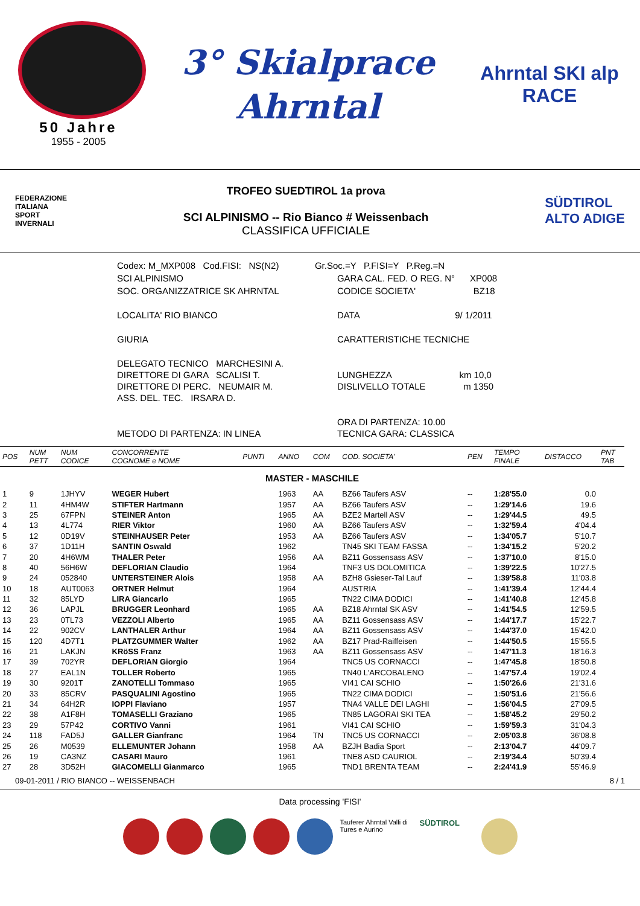50 Jahre
1955 - 2005
3° Skialprace
Ahrntal
Ahrntal SKI alp RACE
FEDERAZIONE
ITALIANA
SPORT
INVERNALI
TROFEO SUEDTIROL 1a prova
SCI ALPINISMO -- Rio Bianco # Weissenbach
CLASSIFICA UFFICIALE
SÜDTIROL
ALTO ADIGE
| Codex: M_MXP008 Cod.FISI: NS(N2) | Gr.Soc.=Y P.FISI=Y P.Reg.=N |
| SCI ALPINISMO | GARA CAL. FED. O REG. N° XP008 |
| SOC. ORGANIZZATRICE SK AHRNTAL | CODICE SOCIETA' BZ18 |
| LOCALITA' RIO BIANCO | DATA 9/ 1/2011 |
| GIURIA | CARATTERISTICHE TECNICHE |
| DELEGATO TECNICO MARCHESINI A. DIRETTORE DI GARA SCALISI T. DIRETTORE DI PERC. NEUMAIR M. ASS. DEL. TEC. IRSARA D. | LUNGHEZZA km 10,0 DISLIVELLO TOTALE m 1350 |
| METODO DI PARTENZA: IN LINEA | ORA DI PARTENZA: 10.00 TECNICA GARA: CLASSICA |
| POS | NUM PETT | NUM CODICE | CONCORRENTE COGNOME e NOME | PUNTI | ANNO | COM | COD. SOCIETA' | PEN | TEMPO FINALE | DISTACCO | PNT TAB |
| --- | --- | --- | --- | --- | --- | --- | --- | --- | --- | --- | --- |
| MASTER - MASCHILE | | | | | | | | | | | |
| 1 | 9 | 1JHYV | WEGER Hubert | | 1963 | AA | BZ66 Taufers ASV | -- | 1:28'55.0 | 0.0 | |
| 2 | 11 | 4HM4W | STIFTER Hartmann | | 1957 | AA | BZ66 Taufers ASV | -- | 1:29'14.6 | 19.6 | |
| 3 | 25 | 67FPN | STEINER Anton | | 1965 | AA | BZE2 Martell ASV | -- | 1:29'44.5 | 49.5 | |
| 4 | 13 | 4L774 | RIER Viktor | | 1960 | AA | BZ66 Taufers ASV | -- | 1:32'59.4 | 4'04.4 | |
| 5 | 12 | 0D19V | STEINHAUSER Peter | | 1953 | AA | BZ66 Taufers ASV | -- | 1:34'05.7 | 5'10.7 | |
| 6 | 37 | 1D11H | SANTIN Oswald | | 1962 | | TN45 SKI TEAM FASSA | -- | 1:34'15.2 | 5'20.2 | |
| 7 | 20 | 4H6WM | THALER Peter | | 1956 | AA | BZ11 Gossensass ASV | -- | 1:37'10.0 | 8'15.0 | |
| 8 | 40 | 56H6W | DEFLORIAN Claudio | | 1964 | | TNF3 US DOLOMITICA | -- | 1:39'22.5 | 10'27.5 | |
| 9 | 24 | 052840 | UNTERSTEINER Alois | | 1958 | AA | BZH8 Gsieser-Tal Lauf | -- | 1:39'58.8 | 11'03.8 | |
| 10 | 18 | AUT0063 | ORTNER Helmut | | 1964 | | AUSTRIA | -- | 1:41'39.4 | 12'44.4 | |
| 11 | 32 | 85LYD | LIRA Giancarlo | | 1965 | | TN22 CIMA DODICI | -- | 1:41'40.8 | 12'45.8 | |
| 12 | 36 | LAPJL | BRUGGER Leonhard | | 1965 | AA | BZ18 Ahrntal SK ASV | -- | 1:41'54.5 | 12'59.5 | |
| 13 | 23 | 0TL73 | VEZZOLI Alberto | | 1965 | AA | BZ11 Gossensass ASV | -- | 1:44'17.7 | 15'22.7 | |
| 14 | 22 | 902CV | LANTHALER Arthur | | 1964 | AA | BZ11 Gossensass ASV | -- | 1:44'37.0 | 15'42.0 | |
| 15 | 120 | 4D7T1 | PLATZGUMMER Walter | | 1962 | AA | BZ17 Prad-Raiffeisen | -- | 1:44'50.5 | 15'55.5 | |
| 16 | 21 | LAKJN | KRöSS Franz | | 1963 | AA | BZ11 Gossensass ASV | -- | 1:47'11.3 | 18'16.3 | |
| 17 | 39 | 702YR | DEFLORIAN Giorgio | | 1964 | | TNC5 US CORNACCI | -- | 1:47'45.8 | 18'50.8 | |
| 18 | 27 | EAL1N | TOLLER Roberto | | 1965 | | TN40 L'ARCOBALENO | -- | 1:47'57.4 | 19'02.4 | |
| 19 | 30 | 9201T | ZANOTELLI Tommaso | | 1965 | | VI41 CAI SCHIO | -- | 1:50'26.6 | 21'31.6 | |
| 20 | 33 | 85CRV | PASQUALINI Agostino | | 1965 | | TN22 CIMA DODICI | -- | 1:50'51.6 | 21'56.6 | |
| 21 | 34 | 64H2R | IOPPI Flaviano | | 1957 | | TNA4 VALLE DEI LAGHI | -- | 1:56'04.5 | 27'09.5 | |
| 22 | 38 | A1F8H | TOMASELLI Graziano | | 1965 | | TN85 LAGORAI SKI TEA | -- | 1:58'45.2 | 29'50.2 | |
| 23 | 29 | 57P42 | CORTIVO Vanni | | 1961 | | VI41 CAI SCHIO | -- | 1:59'59.3 | 31'04.3 | |
| 24 | 118 | FAD5J | GALLER Gianfranc | | 1964 | TN | TNC5 US CORNACCI | -- | 2:05'03.8 | 36'08.8 | |
| 25 | 26 | M0539 | ELLEMUNTER Johann | | 1958 | AA | BZJH Badia Sport | -- | 2:13'04.7 | 44'09.7 | |
| 26 | 19 | CA3NZ | CASARI Mauro | | 1961 | | TNE8 ASD CAURIOL | -- | 2:19'34.4 | 50'39.4 | |
| 27 | 28 | 3D52H | GIACOMELLI Gianmarco | | 1965 | | TND1 BRENTA TEAM | -- | 2:24'41.9 | 55'46.9 | |
09-01-2011 / RIO BIANCO -- WEISSENBACH 8 / 1
Data processing 'FISI'
Tauferer Ahrntal Valli di Tures e Aurino
SÜDTIROL